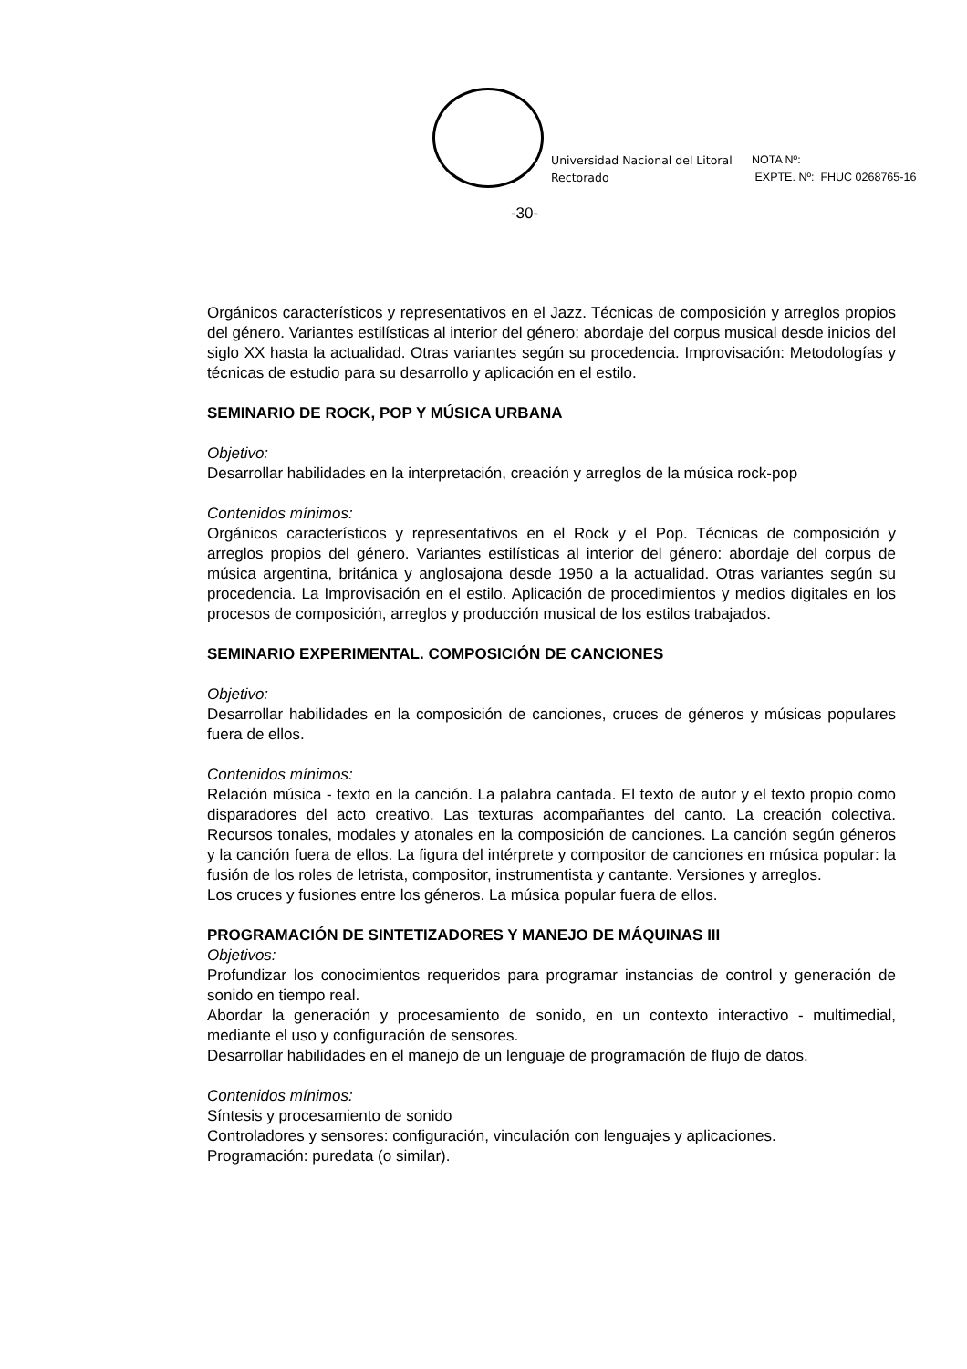Universidad Nacional del Litoral
Rectorado
NOTA Nº:
EXPTE. Nº: FHUC 0268765-16
-30-
Orgánicos característicos y representativos en el Jazz. Técnicas de composición y arreglos propios del género. Variantes estilísticas al interior del género: abordaje del corpus musical desde inicios del siglo XX hasta la actualidad. Otras variantes según su procedencia. Improvisación: Metodologías y técnicas de estudio para su desarrollo y aplicación en el estilo.
SEMINARIO DE ROCK, POP Y MÚSICA URBANA
Objetivo:
Desarrollar habilidades en la interpretación, creación y arreglos de la música rock-pop
Contenidos mínimos:
Orgánicos característicos y representativos en el Rock y el Pop. Técnicas de composición y arreglos propios del género. Variantes estilísticas al interior del género: abordaje del corpus de música argentina, británica y anglosajona desde 1950 a la actualidad. Otras variantes según su procedencia. La Improvisación en el estilo. Aplicación de procedimientos y medios digitales en los procesos de composición, arreglos y producción musical de los estilos trabajados.
SEMINARIO EXPERIMENTAL. COMPOSICIÓN DE CANCIONES
Objetivo:
Desarrollar habilidades en la composición de canciones, cruces de géneros y músicas populares fuera de ellos.
Contenidos mínimos:
Relación música - texto en la canción. La palabra cantada. El texto de autor y el texto propio como disparadores del acto creativo. Las texturas acompañantes del canto. La creación colectiva. Recursos tonales, modales y atonales en la composición de canciones. La canción según géneros y la canción fuera de ellos. La figura del intérprete y compositor de canciones en música popular: la fusión de los roles de letrista, compositor, instrumentista y cantante. Versiones y arreglos.
Los cruces y fusiones entre los géneros. La música popular fuera de ellos.
PROGRAMACIÓN DE SINTETIZADORES Y MANEJO DE MÁQUINAS III
Objetivos:
Profundizar los conocimientos requeridos para programar instancias de control y generación de sonido en tiempo real.
Abordar la generación y procesamiento de sonido, en un contexto interactivo - multimedial, mediante el uso y configuración de sensores.
Desarrollar habilidades en el manejo de un lenguaje de programación de flujo de datos.
Contenidos mínimos:
Síntesis y procesamiento de sonido
Controladores y sensores: configuración, vinculación con lenguajes y aplicaciones.
Programación: puredata (o similar).